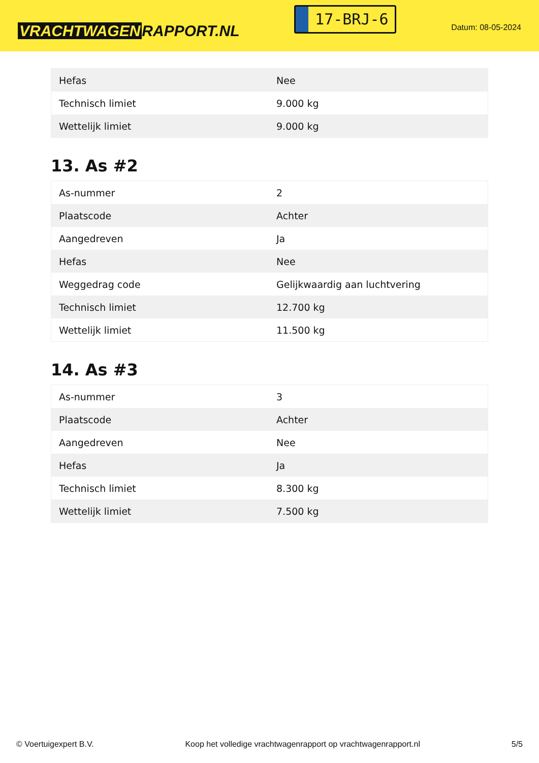VRACHTWAGEN RAPPORT.NL
17-BRJ-6
Datum: 08-05-2024
| Hefas | Nee |
| Technisch limiet | 9.000 kg |
| Wettelijk limiet | 9.000 kg |
13. As #2
| As-nummer | 2 |
| Plaatscode | Achter |
| Aangedreven | Ja |
| Hefas | Nee |
| Weggedrag code | Gelijkwaardig aan luchtvering |
| Technisch limiet | 12.700 kg |
| Wettelijk limiet | 11.500 kg |
14. As #3
| As-nummer | 3 |
| Plaatscode | Achter |
| Aangedreven | Nee |
| Hefas | Ja |
| Technisch limiet | 8.300 kg |
| Wettelijk limiet | 7.500 kg |
© Voertuigexpert B.V. Koop het volledige vrachtwagenrapport op vrachtwagenrapport.nl 5/5